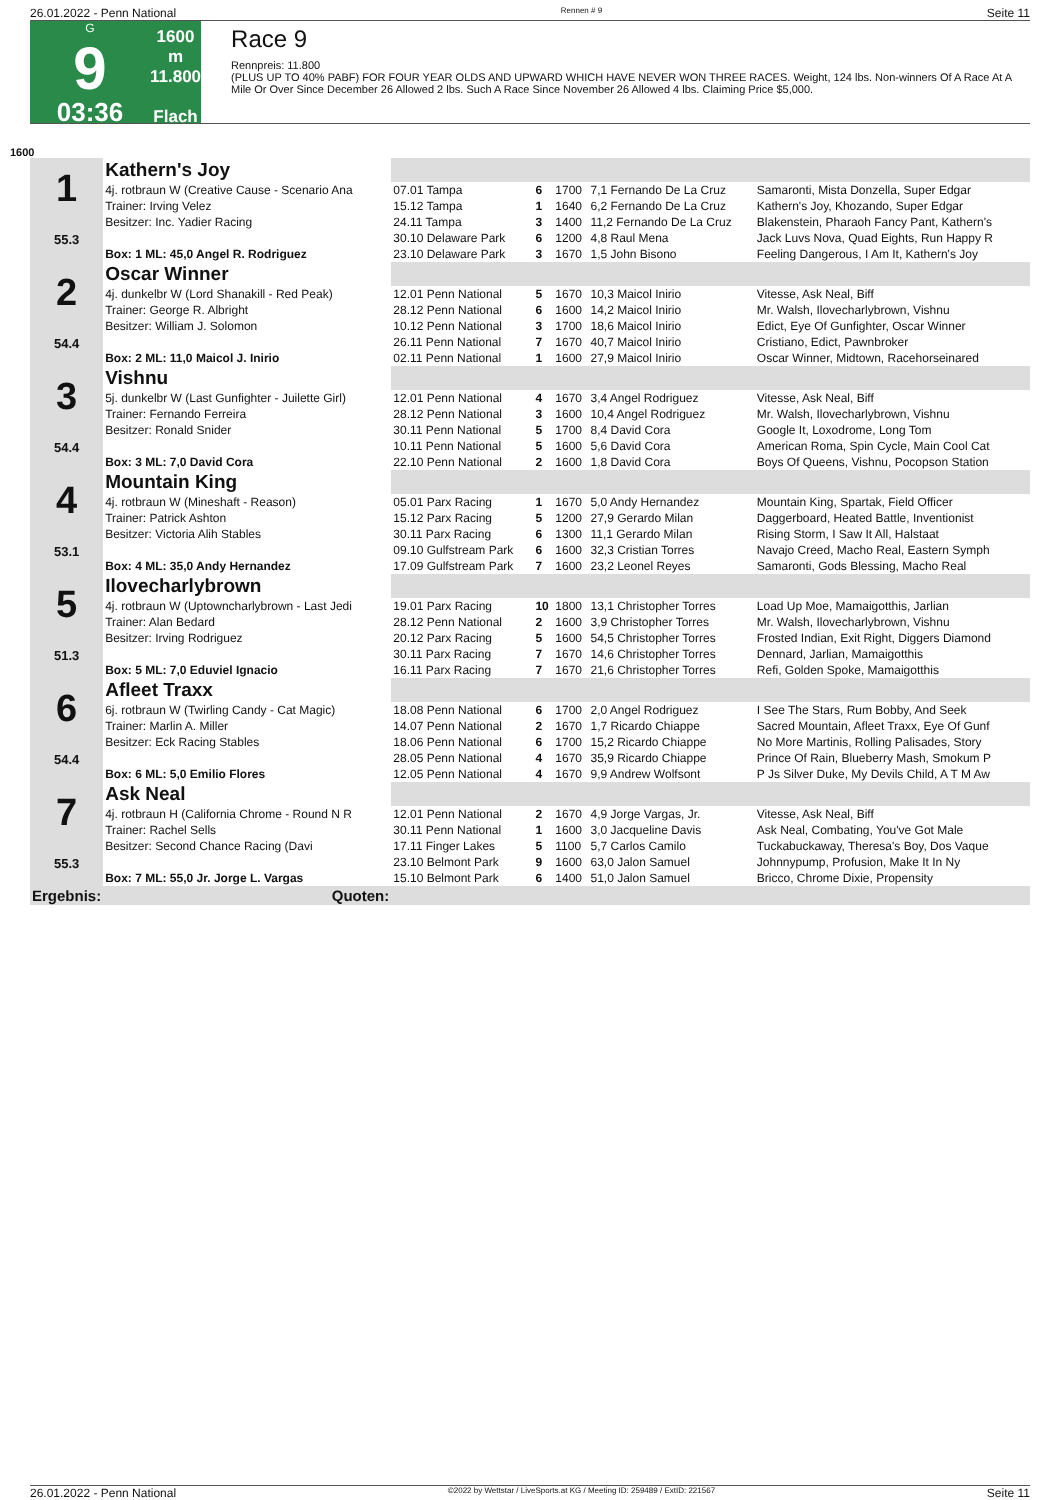26.01.2022 - Penn National Rennen # 9 Seite 11
G
9
03:36
1600 m
11.800
Flach
Race 9
Rennpreis: 11.800
(PLUS UP TO 40% PABF) FOR FOUR YEAR OLDS AND UPWARD WHICH HAVE NEVER WON THREE RACES. Weight, 124 lbs. Non-winners Of A Race At A Mile Or Over Since December 26 Allowed 2 lbs. Such A Race Since November 26 Allowed 4 lbs. Claiming Price $5,000.
1600
| 1 55.3 | Kathern's Joy | | | | | |
| | 4j. rotbraun W (Creative Cause - Scenario Ana | 07.01 Tampa | 6 | 1700 | 7,1 Fernando De La Cruz | Samaronti, Mista Donzella, Super Edgar |
| | Trainer: Irving Velez | 15.12 Tampa | 1 | 1640 | 6,2 Fernando De La Cruz | Kathern's Joy, Khozando, Super Edgar |
| | Besitzer: Inc. Yadier Racing | 24.11 Tampa | 3 | 1400 | 11,2 Fernando De La Cruz | Blakenstein, Pharaoh Fancy Pant, Kathern's |
| | | 30.10 Delaware Park | 6 | 1200 | 4,8 Raul Mena | Jack Luvs Nova, Quad Eights, Run Happy R |
| | Box: 1 ML: 45,0 Angel R. Rodriguez | 23.10 Delaware Park | 3 | 1670 | 1,5 John Bisono | Feeling Dangerous, I Am It, Kathern's Joy |
| 2 54.4 | Oscar Winner | | | | | |
| | 4j. dunkelbr W (Lord Shanakill - Red Peak) | 12.01 Penn National | 5 | 1670 | 10,3 Maicol Inirio | Vitesse, Ask Neal, Biff |
| | Trainer: George R. Albright | 28.12 Penn National | 6 | 1600 | 14,2 Maicol Inirio | Mr. Walsh, Ilovecharlybrown, Vishnu |
| | Besitzer: William J. Solomon | 10.12 Penn National | 3 | 1700 | 18,6 Maicol Inirio | Edict, Eye Of Gunfighter, Oscar Winner |
| | | 26.11 Penn National | 7 | 1670 | 40,7 Maicol Inirio | Cristiano, Edict, Pawnbroker |
| | Box: 2 ML: 11,0 Maicol J. Inirio | 02.11 Penn National | 1 | 1600 | 27,9 Maicol Inirio | Oscar Winner, Midtown, Racehorseinared |
| 3 54.4 | Vishnu | | | | | |
| | 5j. dunkelbr W (Last Gunfighter - Juilette Girl) | 12.01 Penn National | 4 | 1670 | 3,4 Angel Rodriguez | Vitesse, Ask Neal, Biff |
| | Trainer: Fernando Ferreira | 28.12 Penn National | 3 | 1600 | 10,4 Angel Rodriguez | Mr. Walsh, Ilovecharlybrown, Vishnu |
| | Besitzer: Ronald Snider | 30.11 Penn National | 5 | 1700 | 8,4 David Cora | Google It, Loxodrome, Long Tom |
| | | 10.11 Penn National | 5 | 1600 | 5,6 David Cora | American Roma, Spin Cycle, Main Cool Cat |
| | Box: 3 ML: 7,0 David Cora | 22.10 Penn National | 2 | 1600 | 1,8 David Cora | Boys Of Queens, Vishnu, Pocopson Station |
| 4 53.1 | Mountain King | | | | | |
| | 4j. rotbraun W (Mineshaft - Reason) | 05.01 Parx Racing | 1 | 1670 | 5,0 Andy Hernandez | Mountain King, Spartak, Field Officer |
| | Trainer: Patrick Ashton | 15.12 Parx Racing | 5 | 1200 | 27,9 Gerardo Milan | Daggerboard, Heated Battle, Inventionist |
| | Besitzer: Victoria Alih Stables | 30.11 Parx Racing | 6 | 1300 | 11,1 Gerardo Milan | Rising Storm, I Saw It All, Halstaat |
| | | 09.10 Gulfstream Park | 6 | 1600 | 32,3 Cristian Torres | Navajo Creed, Macho Real, Eastern Symph |
| | Box: 4 ML: 35,0 Andy Hernandez | 17.09 Gulfstream Park | 7 | 1600 | 23,2 Leonel Reyes | Samaronti, Gods Blessing, Macho Real |
| 5 51.3 | Ilovecharlybrown | | | | | |
| | 4j. rotbraun W (Uptowncharlybrown - Last Jedi | 19.01 Parx Racing | 10 | 1800 | 13,1 Christopher Torres | Load Up Moe, Mamaigotthis, Jarlian |
| | Trainer: Alan Bedard | 28.12 Penn National | 2 | 1600 | 3,9 Christopher Torres | Mr. Walsh, Ilovecharlybrown, Vishnu |
| | Besitzer: Irving Rodriguez | 20.12 Parx Racing | 5 | 1600 | 54,5 Christopher Torres | Frosted Indian, Exit Right, Diggers Diamond |
| | | 30.11 Parx Racing | 7 | 1670 | 14,6 Christopher Torres | Dennard, Jarlian, Mamaigotthis |
| | Box: 5 ML: 7,0 Eduviel Ignacio | 16.11 Parx Racing | 7 | 1670 | 21,6 Christopher Torres | Refi, Golden Spoke, Mamaigotthis |
| 6 54.4 | Afleet Traxx | | | | | |
| | 6j. rotbraun W (Twirling Candy - Cat Magic) | 18.08 Penn National | 6 | 1700 | 2,0 Angel Rodriguez | I See The Stars, Rum Bobby, And Seek |
| | Trainer: Marlin A. Miller | 14.07 Penn National | 2 | 1670 | 1,7 Ricardo Chiappe | Sacred Mountain, Afleet Traxx, Eye Of Gunf |
| | Besitzer: Eck Racing Stables | 18.06 Penn National | 6 | 1700 | 15,2 Ricardo Chiappe | No More Martinis, Rolling Palisades, Story |
| | | 28.05 Penn National | 4 | 1670 | 35,9 Ricardo Chiappe | Prince Of Rain, Blueberry Mash, Smokum P |
| | Box: 6 ML: 5,0 Emilio Flores | 12.05 Penn National | 4 | 1670 | 9,9 Andrew Wolfsont | P Js Silver Duke, My Devils Child, A T M Aw |
| 7 55.3 | Ask Neal | | | | | |
| | 4j. rotbraun H (California Chrome - Round N R | 12.01 Penn National | 2 | 1670 | 4,9 Jorge Vargas, Jr. | Vitesse, Ask Neal, Biff |
| | Trainer: Rachel Sells | 30.11 Penn National | 1 | 1600 | 3,0 Jacqueline Davis | Ask Neal, Combating, You've Got Male |
| | Besitzer: Second Chance Racing (Davi | 17.11 Finger Lakes | 5 | 1100 | 5,7 Carlos Camilo | Tuckabuckaway, Theresa's Boy, Dos Vaque |
| | | 23.10 Belmont Park | 9 | 1600 | 63,0 Jalon Samuel | Johnnypump, Profusion, Make It In Ny |
| | Box: 7 ML: 55,0 Jr. Jorge L. Vargas | 15.10 Belmont Park | 6 | 1400 | 51,0 Jalon Samuel | Bricco, Chrome Dixie, Propensity |
| Ergebnis: | Quoten: | | | | | |
26.01.2022 - Penn National ©2022 by Wettstar / LiveSports.at KG / Meeting ID: 259489 / ExtID: 221567 Seite 11